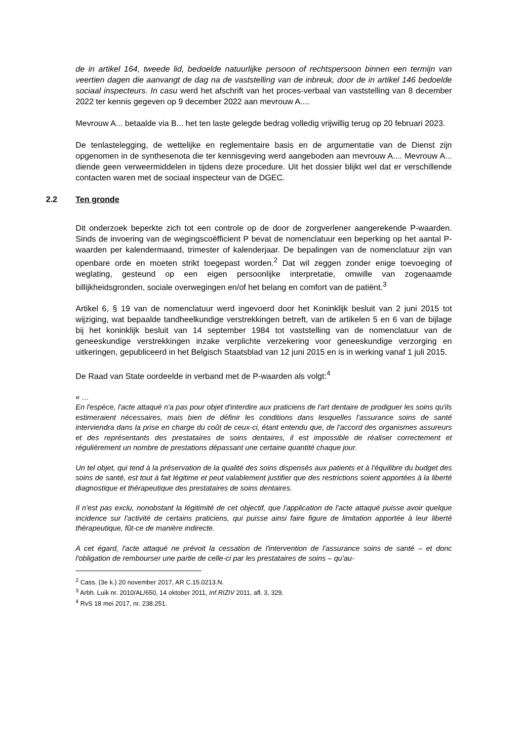de in artikel 164, tweede lid, bedoelde natuurlijke persoon of rechtspersoon binnen een termijn van veertien dagen die aanvangt de dag na de vaststelling van de inbreuk, door de in artikel 146 bedoelde sociaal inspecteurs. In casu werd het afschrift van het proces-verbaal van vaststelling van 8 december 2022 ter kennis gegeven op 9 december 2022 aan mevrouw A....
Mevrouw A... betaalde via B... het ten laste gelegde bedrag volledig vrijwillig terug op 20 februari 2023.
De tenlastelegging, de wettelijke en reglementaire basis en de argumentatie van de Dienst zijn opgenomen in de synthesenota die ter kennisgeving werd aangeboden aan mevrouw A.... Mevrouw A... diende geen verweermiddelen in tijdens deze procedure. Uit het dossier blijkt wel dat er verschillende contacten waren met de sociaal inspecteur van de DGEC.
2.2 Ten gronde
Dit onderzoek beperkte zich tot een controle op de door de zorgverlener aangerekende P-waarden. Sinds de invoering van de wegingscoëfficient P bevat de nomenclatuur een beperking op het aantal P-waarden per kalendermaand, trimester of kalenderjaar. De bepalingen van de nomenclatuur zijn van openbare orde en moeten strikt toegepast worden.<sup>2</sup> Dat wil zeggen zonder enige toevoeging of weglating, gesteund op een eigen persoonlijke interpretatie, omwille van zogenaamde billijkheidsgronden, sociale overwegingen en/of het belang en comfort van de patiënt.<sup>3</sup>
Artikel 6, § 19 van de nomenclatuur werd ingevoerd door het Koninklijk besluit van 2 juni 2015 tot wijziging, wat bepaalde tandheelkundige verstrekkingen betreft, van de artikelen 5 en 6 van de bijlage bij het koninklijk besluit van 14 september 1984 tot vaststelling van de nomenclatuur van de geneeskundige verstrekkingen inzake verplichte verzekering voor geneeskundige verzorging en uitkeringen, gepubliceerd in het Belgisch Staatsblad van 12 juni 2015 en is in werking vanaf 1 juli 2015.
De Raad van State oordeelde in verband met de P-waarden als volgt:<sup>4</sup>
« …
En l'espèce, l'acte attaqué n'a pas pour objet d'interdire aux praticiens de l'art dentaire de prodiguer les soins qu'ils estimeraient nécessaires, mais bien de définir les conditions dans lesquelles l'assurance soins de santé interviendra dans la prise en charge du coût de ceux-ci, étant entendu que, de l'accord des organismes assureurs et des représentants des prestataires de soins dentaires, il est impossible de réaliser correctement et régulièrement un nombre de prestations dépassant une certaine quantité chaque jour.
Un tel objet, qui tend à la préservation de la qualité des soins dispensés aux patients et à l'équilibre du budget des soins de santé, est tout à fait légitime et peut valablement justifier que des restrictions soient apportées à la liberté diagnostique et thérapeutique des prestataires de soins dentaires.
Il n'est pas exclu, nonobstant la légitimité de cet objectif, que l'application de l'acte attaqué puisse avoir quelque incidence sur l'activité de certains praticiens, qui puisse ainsi faire figure de limitation apportée à leur liberté thérapeutique, fût-ce de manière indirecte.
A cet égard, l'acte attaqué ne prévoit la cessation de l'intervention de l'assurance soins de santé – et donc l'obligation de rembourser une partie de celle-ci par les prestataires de soins – qu'au-
<sup>2</sup> Cass. (3e k.) 20 november 2017, AR C.15.0213.N.
<sup>3</sup> Arbh. Luik nr. 2010/AL/650, 14 oktober 2011, Inf.RIZIV 2011, afl. 3, 329.
<sup>4</sup> RvS 18 mei 2017, nr. 238.251.